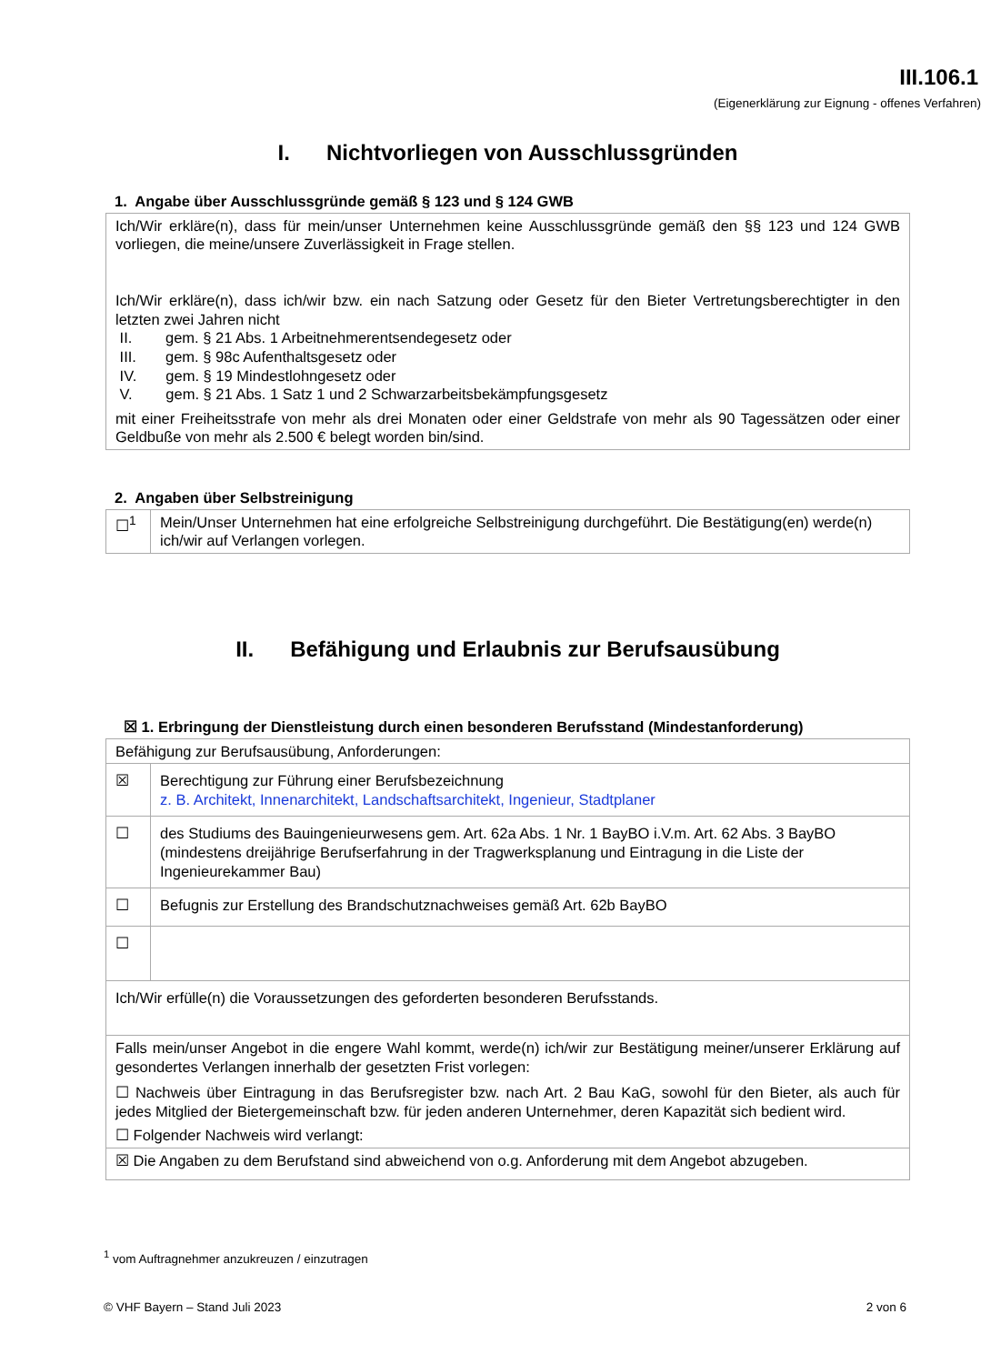III.106.1
(Eigenerklärung zur Eignung - offenes Verfahren)
I. Nichtvorliegen von Ausschlussgründen
1. Angabe über Ausschlussgründe gemäß § 123 und § 124 GWB
| Ich/Wir erkläre(n), dass für mein/unser Unternehmen keine Ausschlussgründe gemäß den §§ 123 und 124 GWB vorliegen, die meine/unsere Zuverlässigkeit in Frage stellen. Ich/Wir erkläre(n), dass ich/wir bzw. ein nach Satzung oder Gesetz für den Bieter Vertretungsberechtigter in den letzten zwei Jahren nicht II. gem. § 21 Abs. 1 Arbeitnehmerentsendegesetz oder III. gem. § 98c Aufenthaltsgesetz oder IV. gem. § 19 Mindestlohngesetz oder V. gem. § 21 Abs. 1 Satz 1 und 2 Schwarzarbeitsbekämpfungsgesetz mit einer Freiheitsstrafe von mehr als drei Monaten oder einer Geldstrafe von mehr als 90 Tagessätzen oder einer Geldbuße von mehr als 2.500 € belegt worden bin/sind. |
2. Angaben über Selbstreinigung
| ☐<sup>1</sup> | Mein/Unser Unternehmen hat eine erfolgreiche Selbstreinigung durchgeführt. Die Bestätigung(en) werde(n) ich/wir auf Verlangen vorlegen. |
II. Befähigung und Erlaubnis zur Berufsausübung
☒ 1. Erbringung der Dienstleistung durch einen besonderen Berufsstand (Mindestanforderung)
| Befähigung zur Berufsausübung, Anforderungen: | |
| ☒ | Berechtigung zur Führung einer Berufsbezeichnung z. B. Architekt, Innenarchitekt, Landschaftsarchitekt, Ingenieur, Stadtplaner |
| ☐ | des Studiums des Bauingenieurwesens gem. Art. 62a Abs. 1 Nr. 1 BayBO i.V.m. Art. 62 Abs. 3 BayBO (mindestens dreijährige Berufserfahrung in der Tragwerksplanung und Eintragung in die Liste der Ingenieurekammer Bau) |
| ☐ | Befugnis zur Erstellung des Brandschutznachweises gemäß Art. 62b BayBO |
| ☐ | |
| Ich/Wir erfülle(n) die Voraussetzungen des geforderten besonderen Berufsstands. | |
| Falls mein/unser Angebot in die engere Wahl kommt, werde(n) ich/wir zur Bestätigung meiner/unserer Erklärung auf gesondertes Verlangen innerhalb der gesetzten Frist vorlegen: ☐ Nachweis über Eintragung in das Berufsregister bzw. nach Art. 2 Bau KaG, sowohl für den Bieter, als auch für jedes Mitglied der Bietergemeinschaft bzw. für jeden anderen Unternehmer, deren Kapazität sich bedient wird. ☐ Folgender Nachweis wird verlangt: | |
| ☒ Die Angaben zu dem Berufstand sind abweichend von o.g. Anforderung mit dem Angebot abzugeben. | |
<sup>1</sup> vom Auftragnehmer anzukreuzen / einzutragen
© VHF Bayern – Stand Juli 2023 2 von 6